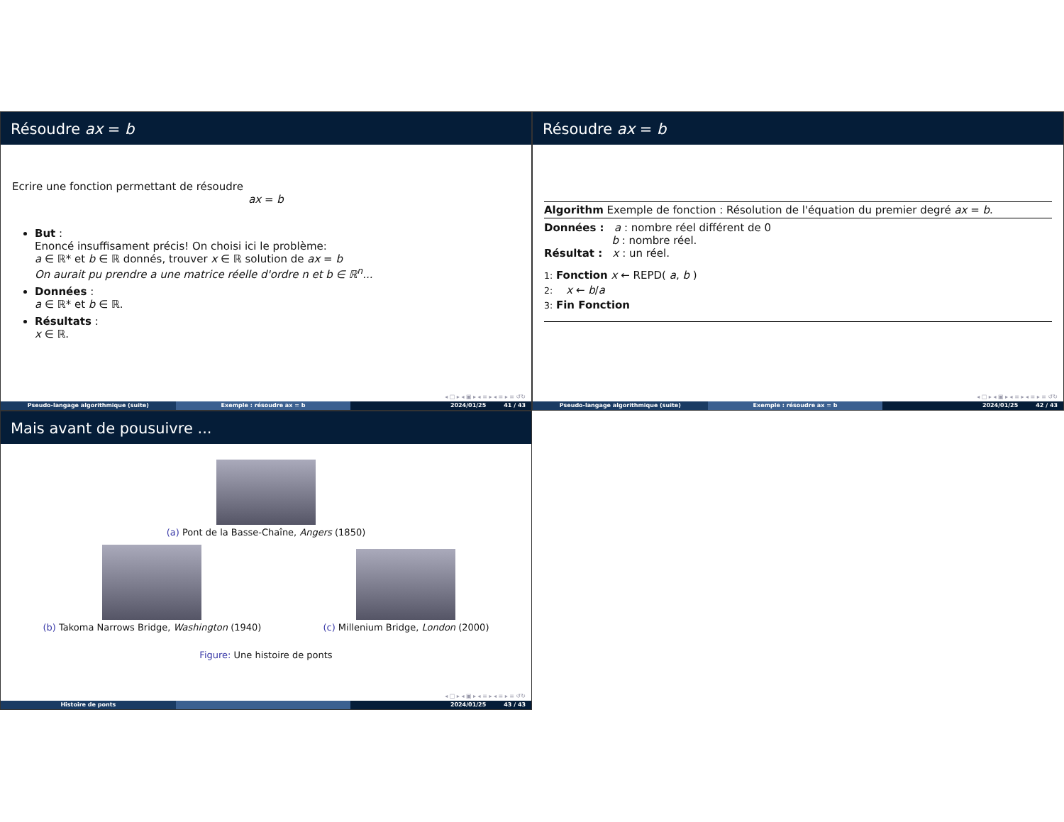Résoudre ax = b
Ecrire une fonction permettant de résoudre
ax = b
But :
Enoncé insuffisament précis! On choisi ici le problème:
a ∈ ℝ* et b ∈ ℝ donnés, trouver x ∈ ℝ solution de ax = b
On aurait pu prendre a une matrice réelle d'ordre n et b ∈ ℝ<sup>n</sup>...
Données :
a ∈ ℝ* et b ∈ ℝ.
Résultats :
x ∈ ℝ.
◂ □ ▸ ◂ ▣ ▸ ◂ ≡ ▸ ◂ ≡ ▸ ≡ ↺↻
Pseudo-langage algorithmique (suite)
Exemple : résoudre ax = b 2024/01/25 41 / 43
Résoudre ax = b
Algorithm Exemple de fonction : Résolution de l'équation du premier degré ax = b.
Données : a : nombre réel différent de 0
b : nombre réel.
Résultat : x : un réel.
1: Fonction x ← REPD( a, b )
2: x ← b/a
3: Fin Fonction
◂ □ ▸ ◂ ▣ ▸ ◂ ≡ ▸ ◂ ≡ ▸ ≡ ↺↻
Pseudo-langage algorithmique (suite)
Exemple : résoudre ax = b 2024/01/25 42 / 43
Mais avant de pousuivre ...
(a) Pont de la Basse-Chaîne, Angers (1850)
(b) Takoma Narrows Bridge, Washington (1940)
(c) Millenium Bridge, London (2000)
Figure: Une histoire de ponts
◂ □ ▸ ◂ ▣ ▸ ◂ ≡ ▸ ◂ ≡ ▸ ≡ ↺↻
Histoire de ponts 2024/01/25 43 / 43